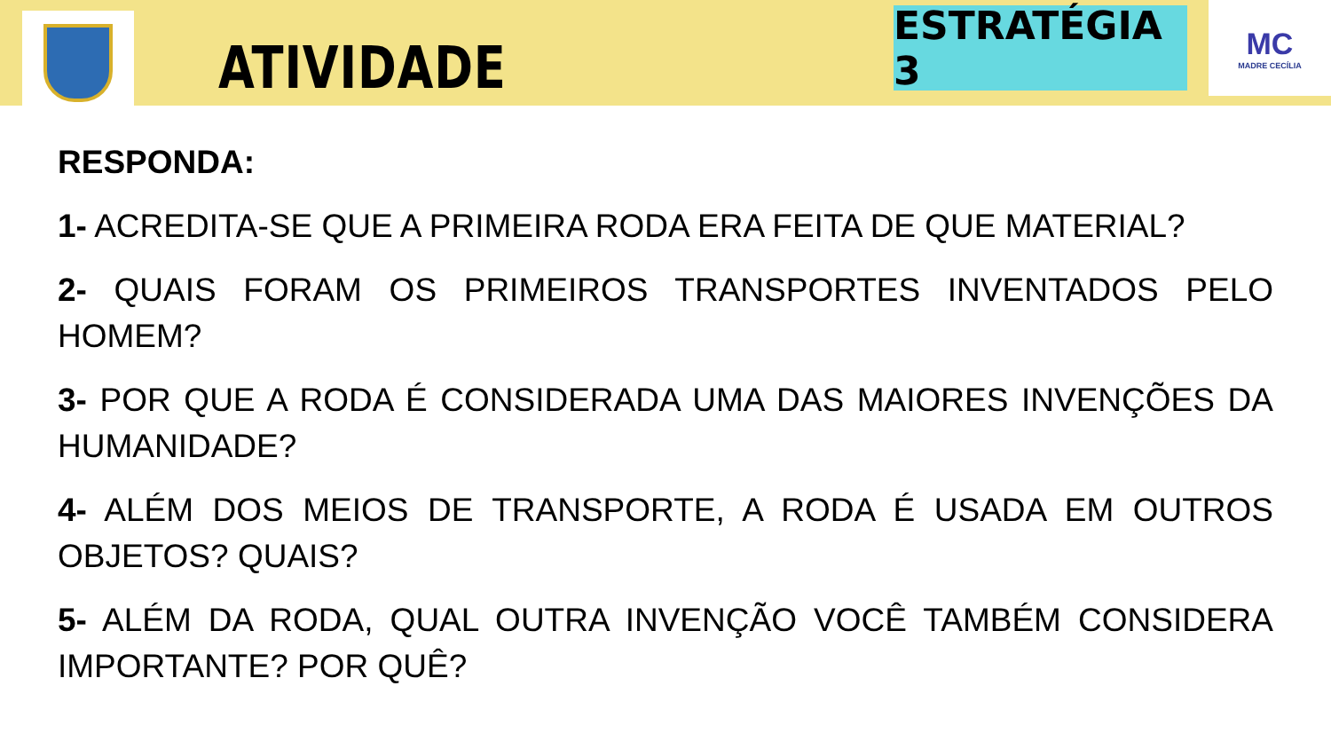ATIVIDADE
ESTRATÉGIA 3
MC
MADRE CECÍLIA
RESPONDA:
1- ACREDITA-SE QUE A PRIMEIRA RODA ERA FEITA DE QUE MATERIAL?
2- QUAIS FORAM OS PRIMEIROS TRANSPORTES INVENTADOS PELO HOMEM?
3- POR QUE A RODA É CONSIDERADA UMA DAS MAIORES INVENÇÕES DA HUMANIDADE?
4- ALÉM DOS MEIOS DE TRANSPORTE, A RODA É USADA EM OUTROS OBJETOS? QUAIS?
5- ALÉM DA RODA, QUAL OUTRA INVENÇÃO VOCÊ TAMBÉM CONSIDERA IMPORTANTE? POR QUÊ?